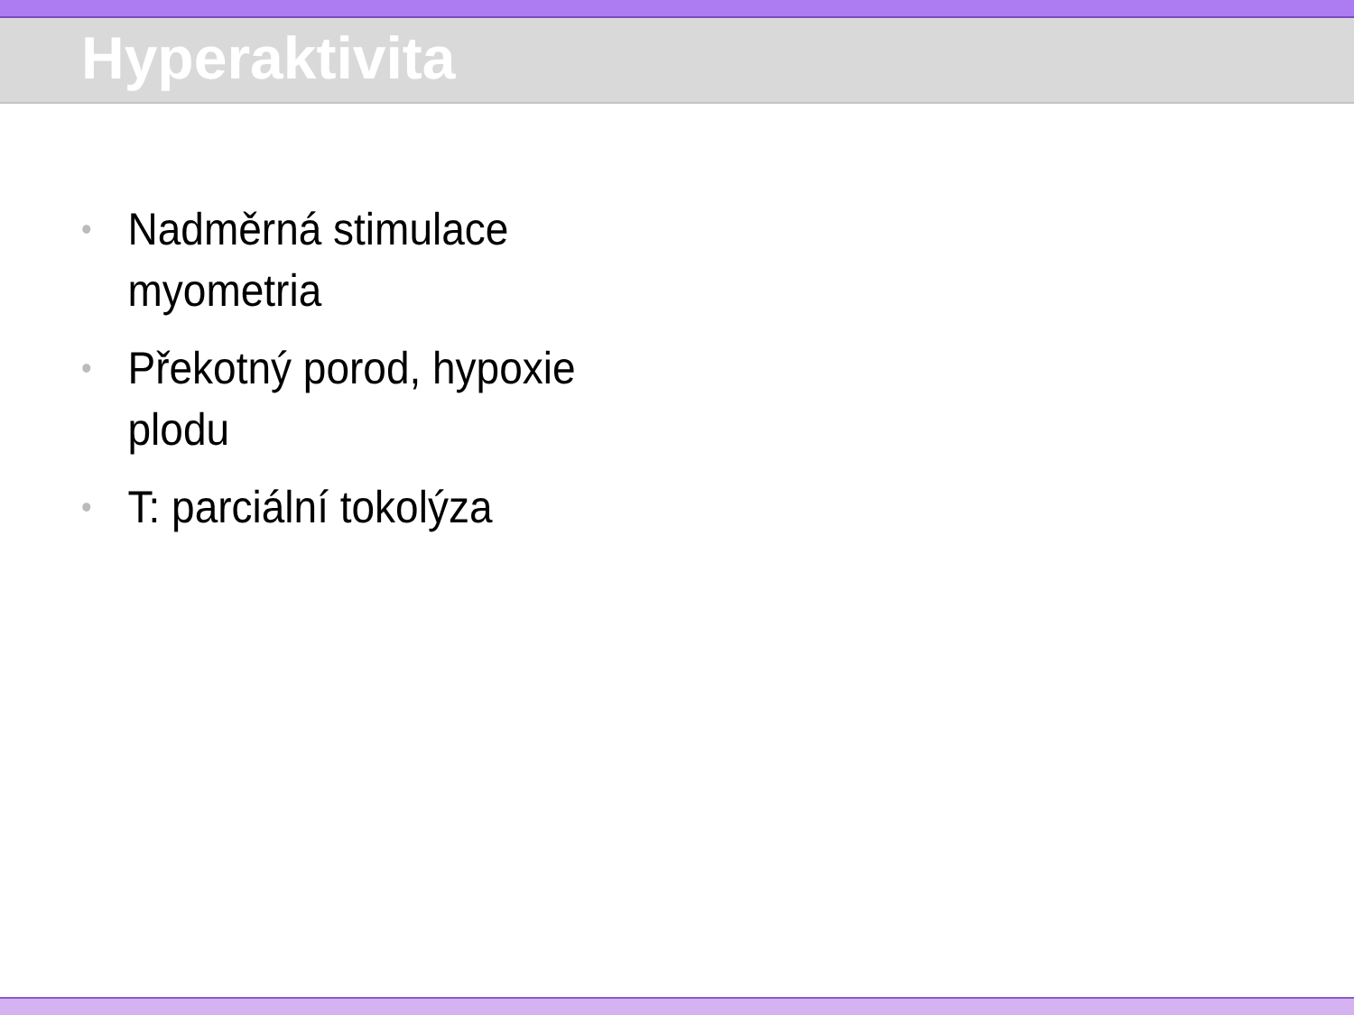Hyperaktivita
• Nadměrná stimulace myometria
• Překotný porod, hypoxie plodu
• T: parciální tokolýza